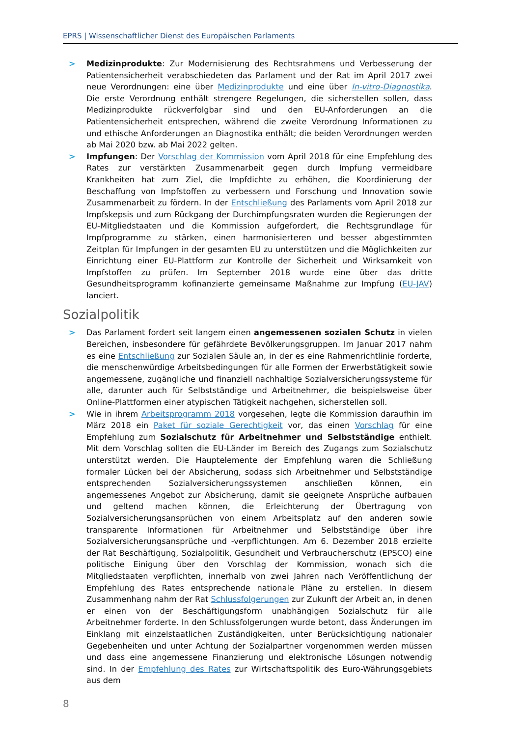EPRS | Wissenschaftlicher Dienst des Europäischen Parlaments
> Medizinprodukte: Zur Modernisierung des Rechtsrahmens und Verbesserung der Patientensicherheit verabschiedeten das Parlament und der Rat im April 2017 zwei neue Verordnungen: eine über Medizinprodukte und eine über In-vitro-Diagnostika. Die erste Verordnung enthält strengere Regelungen, die sicherstellen sollen, dass Medizinprodukte rückverfolgbar sind und den EU-Anforderungen an die Patientensicherheit entsprechen, während die zweite Verordnung Informationen zu und ethische Anforderungen an Diagnostika enthält; die beiden Verordnungen werden ab Mai 2020 bzw. ab Mai 2022 gelten.
> Impfungen: Der Vorschlag der Kommission vom April 2018 für eine Empfehlung des Rates zur verstärkten Zusammenarbeit gegen durch Impfung vermeidbare Krankheiten hat zum Ziel, die Impfdichte zu erhöhen, die Koordinierung der Beschaffung von Impfstoffen zu verbessern und Forschung und Innovation sowie Zusammenarbeit zu fördern. In der Entschließung des Parlaments vom April 2018 zur Impfskepsis und zum Rückgang der Durchimpfungsraten wurden die Regierungen der EU-Mitgliedstaaten und die Kommission aufgefordert, die Rechtsgrundlage für Impfprogramme zu stärken, einen harmonisierteren und besser abgestimmten Zeitplan für Impfungen in der gesamten EU zu unterstützen und die Möglichkeiten zur Einrichtung einer EU-Plattform zur Kontrolle der Sicherheit und Wirksamkeit von Impfstoffen zu prüfen. Im September 2018 wurde eine über das dritte Gesundheitsprogramm kofinanzierte gemeinsame Maßnahme zur Impfung (EU-JAV) lanciert.
Sozialpolitik
> Das Parlament fordert seit langem einen angemessenen sozialen Schutz in vielen Bereichen, insbesondere für gefährdete Bevölkerungsgruppen. Im Januar 2017 nahm es eine Entschließung zur Sozialen Säule an, in der es eine Rahmenrichtlinie forderte, die menschenwürdige Arbeitsbedingungen für alle Formen der Erwerbstätigkeit sowie angemessene, zugängliche und finanziell nachhaltige Sozialversicherungssysteme für alle, darunter auch für Selbstständige und Arbeitnehmer, die beispielsweise über Online-Plattformen einer atypischen Tätigkeit nachgehen, sicherstellen soll.
> Wie in ihrem Arbeitsprogramm 2018 vorgesehen, legte die Kommission daraufhin im März 2018 ein Paket für soziale Gerechtigkeit vor, das einen Vorschlag für eine Empfehlung zum Sozialschutz für Arbeitnehmer und Selbstständige enthielt. Mit dem Vorschlag sollten die EU-Länder im Bereich des Zugangs zum Sozialschutz unterstützt werden. Die Hauptelemente der Empfehlung waren die Schließung formaler Lücken bei der Absicherung, sodass sich Arbeitnehmer und Selbstständige entsprechenden Sozialversicherungssystemen anschließen können, ein angemessenes Angebot zur Absicherung, damit sie geeignete Ansprüche aufbauen und geltend machen können, die Erleichterung der Übertragung von Sozialversicherungsansprüchen von einem Arbeitsplatz auf den anderen sowie transparente Informationen für Arbeitnehmer und Selbstständige über ihre Sozialversicherungsansprüche und -verpflichtungen. Am 6. Dezember 2018 erzielte der Rat Beschäftigung, Sozialpolitik, Gesundheit und Verbraucherschutz (EPSCO) eine politische Einigung über den Vorschlag der Kommission, wonach sich die Mitgliedstaaten verpflichten, innerhalb von zwei Jahren nach Veröffentlichung der Empfehlung des Rates entsprechende nationale Pläne zu erstellen. In diesem Zusammenhang nahm der Rat Schlussfolgerungen zur Zukunft der Arbeit an, in denen er einen von der Beschäftigungsform unabhängigen Sozialschutz für alle Arbeitnehmer forderte. In den Schlussfolgerungen wurde betont, dass Änderungen im Einklang mit einzelstaatlichen Zuständigkeiten, unter Berücksichtigung nationaler Gegebenheiten und unter Achtung der Sozialpartner vorgenommen werden müssen und dass eine angemessene Finanzierung und elektronische Lösungen notwendig sind. In der Empfehlung des Rates zur Wirtschaftspolitik des Euro-Währungsgebiets aus dem
8